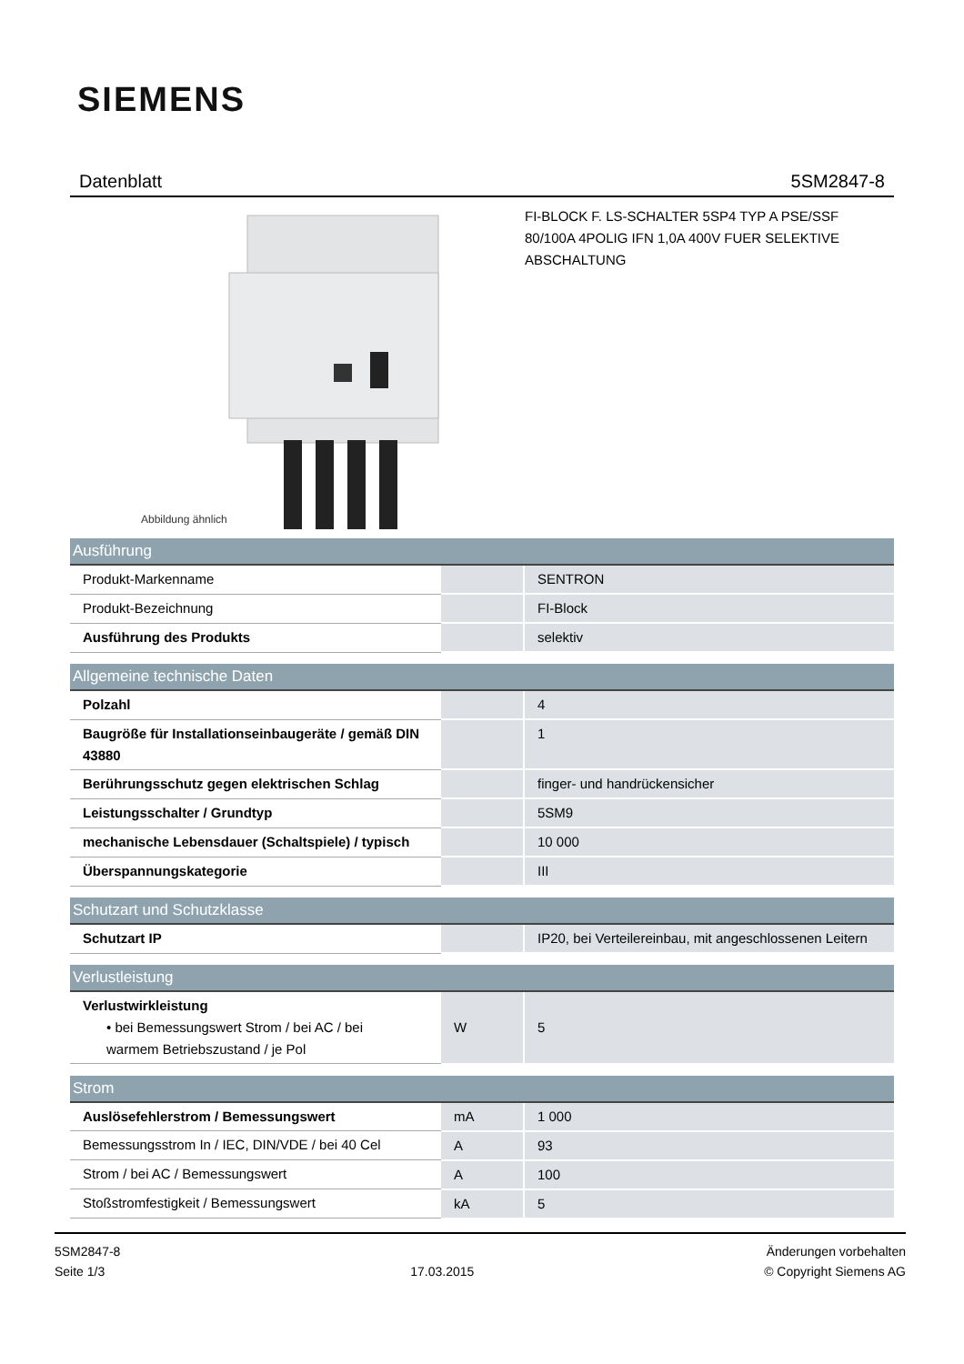SIEMENS
Datenblatt 5SM2847-8
Abbildung ähnlich
FI-BLOCK F. LS-SCHALTER 5SP4 TYP A PSE/SSF
80/100A 4POLIG IFN 1,0A 400V FUER SELEKTIVE
ABSCHALTUNG
| Ausführung | | |
| --- | --- | --- |
| Produkt-Markenname | | SENTRON |
| Produkt-Bezeichnung | | FI-Block |
| Ausführung des Produkts | | selektiv |
| Allgemeine technische Daten | | |
| Polzahl | | 4 |
| Baugröße für Installationseinbaugeräte / gemäß DIN 43880 | | 1 |
| Berührungsschutz gegen elektrischen Schlag | | finger- und handrückensicher |
| Leistungsschalter / Grundtyp | | 5SM9 |
| mechanische Lebensdauer (Schaltspiele) / typisch | | 10 000 |
| Überspannungskategorie | | III |
| Schutzart und Schutzklasse | | |
| Schutzart IP | | IP20, bei Verteilereinbau, mit angeschlossenen Leitern |
| Verlustleistung | | |
| Verlustwirkleistung • bei Bemessungswert Strom / bei AC / bei warmem Betriebszustand / je Pol | W | 5 |
| Strom | | |
| Auslösefehlerstrom / Bemessungswert | mA | 1 000 |
| Bemessungsstrom In / IEC, DIN/VDE / bei 40 Cel | A | 93 |
| Strom / bei AC / Bemessungswert | A | 100 |
| Stoßstromfestigkeit / Bemessungswert | kA | 5 |
5SM2847-8
Seite 1/3
17.03.2015
Änderungen vorbehalten
© Copyright Siemens AG